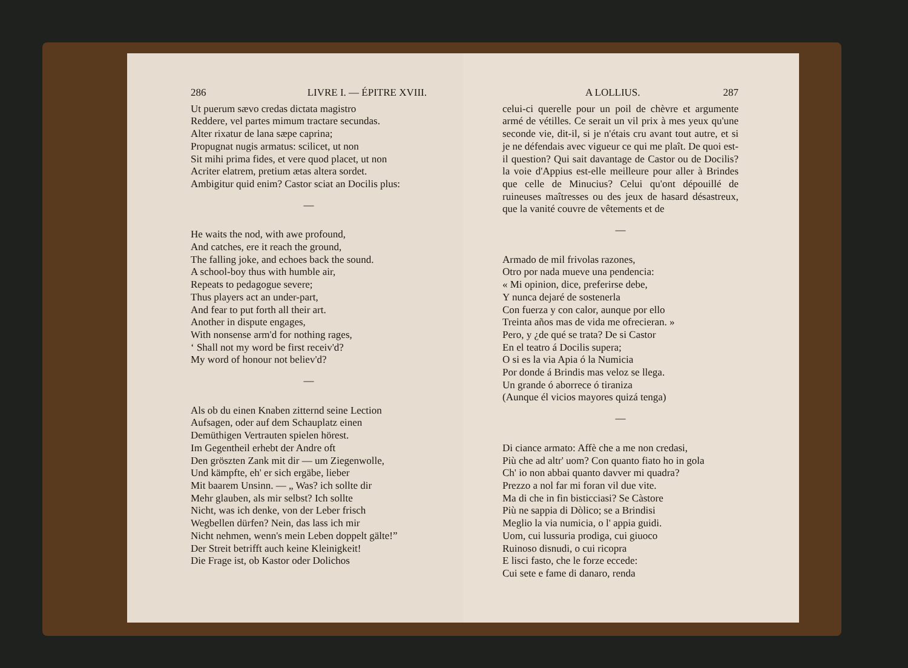286 LIVRE I. — ÉPITRE XVIII.
Ut puerum sævo credas dictata magistro
Reddere, vel partes mimum tractare secundas.
Alter rixatur de lana sæpe caprina;
Propugnat nugis armatus: scilicet, ut non
Sit mihi prima fides, et vere quod placet, ut non
Acriter elatrem, pretium ætas altera sordet.
Ambigitur quid enim? Castor sciat an Docilis plus:
—
He waits the nod, with awe profound,
And catches, ere it reach the ground,
The falling joke, and echoes back the sound.
A school-boy thus with humble air,
Repeats to pedagogue severe;
Thus players act an under-part,
And fear to put forth all their art.
Another in dispute engages,
With nonsense arm'd for nothing rages,
‘ Shall not my word be first receiv'd?
My word of honour not believ'd?
—
Als ob du einen Knaben zitternd seine Lection
Aufsagen, oder auf dem Schauplatz einen
Demüthigen Vertrauten spielen hörest.
Im Gegentheil erhebt der Andre oft
Den gröszten Zank mit dir — um Ziegenwolle,
Und kämpfte, eh' er sich ergäbe, lieber
Mit baarem Unsinn. — „ Was? ich sollte dir
Mehr glauben, als mir selbst? Ich sollte
Nicht, was ich denke, von der Leber frisch
Wegbellen dürfen? Nein, das lass ich mir
Nicht nehmen, wenn's mein Leben doppelt gälte!”
Der Streit betrifft auch keine Kleinigkeit!
Die Frage ist, ob Kastor oder Dolichos
A LOLLIUS. 287
celui-ci querelle pour un poil de chèvre et argumente armé de vétilles. Ce serait un vil prix à mes yeux qu'une seconde vie, dit-il, si je n'étais cru avant tout autre, et si je ne défendais avec vigueur ce qui me plaît. De quoi est-il question? Qui sait davantage de Castor ou de Docilis? la voie d'Appius est-elle meilleure pour aller à Brindes que celle de Minucius? Celui qu'ont dépouillé de ruineuses maîtresses ou des jeux de hasard désastreux, que la vanité couvre de vêtements et de
—
Armado de mil frivolas razones,
Otro por nada mueve una pendencia:
« Mi opinion, dice, preferirse debe,
Y nunca dejaré de sostenerla
Con fuerza y con calor, aunque por ello
Treinta años mas de vida me ofrecieran. »
Pero, y ¿de qué se trata? De si Castor
En el teatro á Docilis supera;
O si es la via Apia ó la Numicia
Por donde á Brindis mas veloz se llega.
Un grande ó aborrece ó tiraniza
(Aunque él vicios mayores quizá tenga)
—
Di ciance armato: Affè che a me non credasi,
Più che ad altr' uom? Con quanto fiato ho in gola
Ch' io non abbai quanto davver mi quadra?
Prezzo a nol far mi foran vil due vite.
Ma di che in fin bisticciasi? Se Càstore
Più ne sappia di Dòlico; se a Brindisi
Meglio la via numicia, o l' appia guidi.
Uom, cui lussuria prodiga, cui giuoco
Ruinoso disnudi, o cui ricopra
E lisci fasto, che le forze eccede:
Cui sete e fame di danaro, renda